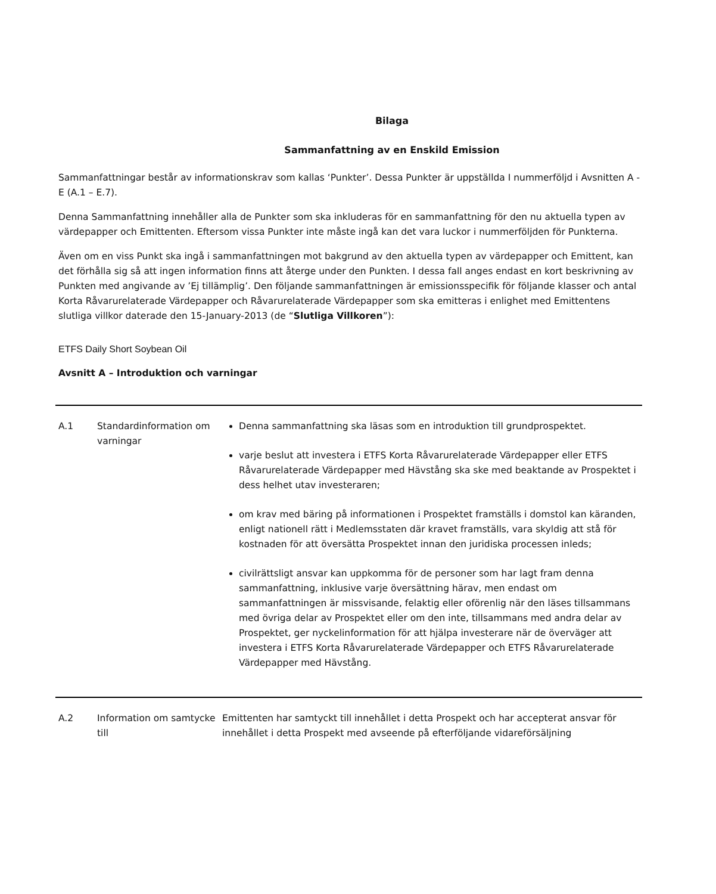Bilaga
Sammanfattning av en Enskild Emission
Sammanfattningar består av informationskrav som kallas ‘Punkter’. Dessa Punkter är uppställda I nummerföljd i Avsnitten A - E (A.1 – E.7).
Denna Sammanfattning innehåller alla de Punkter som ska inkluderas för en sammanfattning för den nu aktuella typen av värdepapper och Emittenten. Eftersom vissa Punkter inte måste ingå kan det vara luckor i nummerföljden för Punkterna.
Även om en viss Punkt ska ingå i sammanfattningen mot bakgrund av den aktuella typen av värdepapper och Emittent, kan det förhålla sig så att ingen information finns att återge under den Punkten. I dessa fall anges endast en kort beskrivning av Punkten med angivande av ’Ej tillämplig’. Den följande sammanfattningen är emissionsspecifik för följande klasser och antal Korta Råvarurelaterade Värdepapper och Råvarurelaterade Värdepapper som ska emitteras i enlighet med Emittentens slutliga villkor daterade den 15-January-2013 (de “Slutliga Villkoren”):
ETFS Daily Short Soybean Oil
Avsnitt A – Introduktion och varningar
| A.1 | Standardinformation om varningar | Denna sammanfattning ska läsas som en introduktion till grundprospektet. varje beslut att investera i ETFS Korta Råvarurelaterade Värdepapper eller ETFS Råvarurelaterade Värdepapper med Hävstång ska ske med beaktande av Prospektet i dess helhet utav investeraren; om krav med bäring på informationen i Prospektet framställs i domstol kan käranden, enligt nationell rätt i Medlemsstaten där kravet framställs, vara skyldig att stå för kostnaden för att översätta Prospektet innan den juridiska processen inleds; civilrättsligt ansvar kan uppkomma för de personer som har lagt fram denna sammanfattning, inklusive varje översättning härav, men endast om sammanfattningen är missvisande, felaktig eller oförenlig när den läses tillsammans med övriga delar av Prospektet eller om den inte, tillsammans med andra delar av Prospektet, ger nyckelinformation för att hjälpa investerare när de överväger att investera i ETFS Korta Råvarurelaterade Värdepapper och ETFS Råvarurelaterade Värdepapper med Hävstång. |
| A.2 | Information om samtycke till | Emittenten har samtyckt till innehållet i detta Prospekt och har accepterat ansvar för innehållet i detta Prospekt med avseende på efterföljande vidareförsäljning |